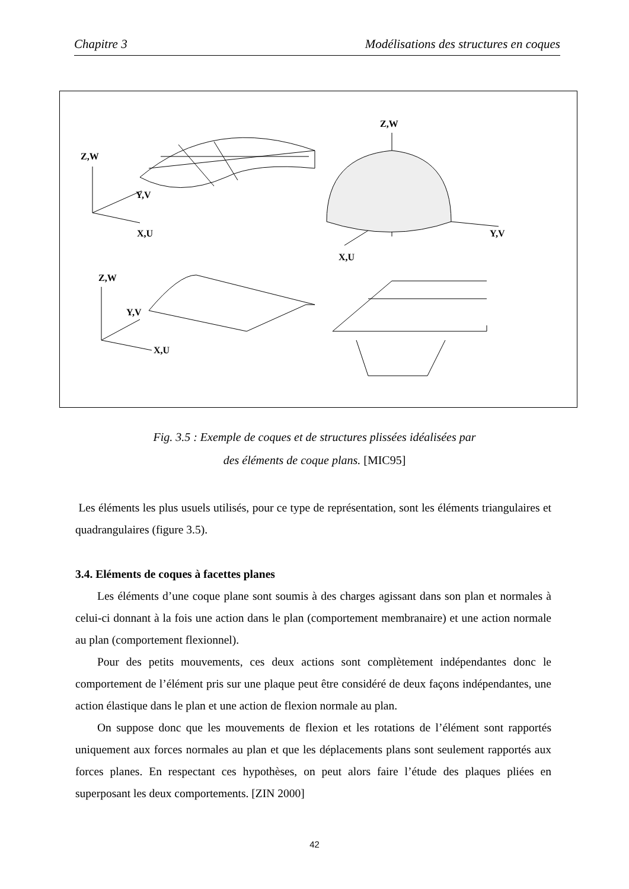Chapitre 3 Modélisations des structures en coques
Z,W
Y,V
X,U
Z,W
Y,V
X,U
Z,W
Y,V
X,U
Fig. 3.5 : Exemple de coques et de structures plissées idéalisées par
des éléments de coque plans. [MIC95]
Les éléments les plus usuels utilisés, pour ce type de représentation, sont les éléments triangulaires et quadrangulaires (figure 3.5).
3.4. Eléments de coques à facettes planes
Les éléments d’une coque plane sont soumis à des charges agissant dans son plan et normales à celui-ci donnant à la fois une action dans le plan (comportement membranaire) et une action normale au plan (comportement flexionnel).
Pour des petits mouvements, ces deux actions sont complètement indépendantes donc le comportement de l’élément pris sur une plaque peut être considéré de deux façons indépendantes, une action élastique dans le plan et une action de flexion normale au plan.
On suppose donc que les mouvements de flexion et les rotations de l’élément sont rapportés uniquement aux forces normales au plan et que les déplacements plans sont seulement rapportés aux forces planes. En respectant ces hypothèses, on peut alors faire l’étude des plaques pliées en superposant les deux comportements. [ZIN 2000]
42